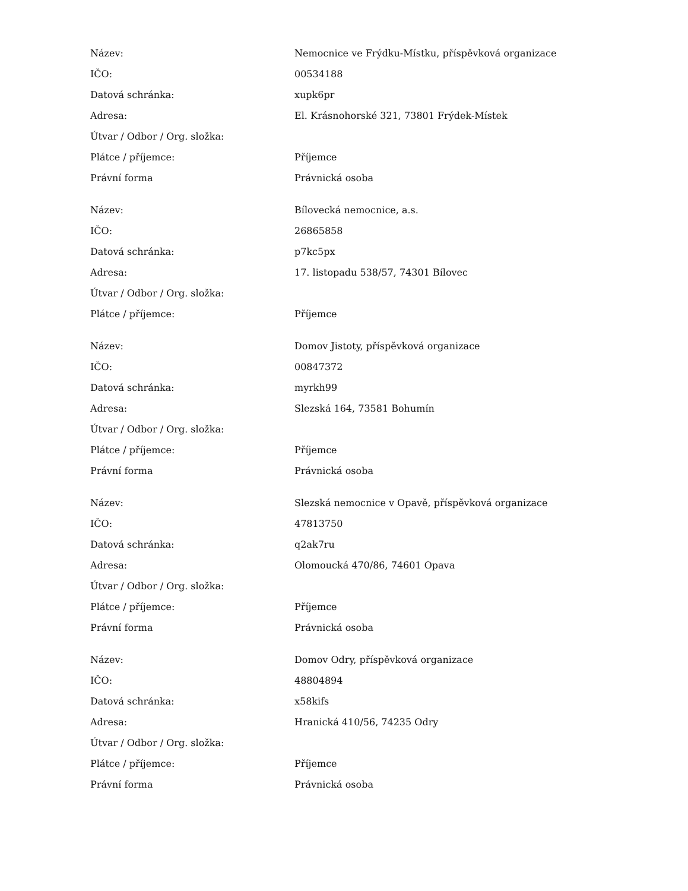| Název: | Nemocnice ve Frýdku-Místku, příspěvková organizace |
| IČO: | 00534188 |
| Datová schránka: | xupk6pr |
| Adresa: | El. Krásnohorské 321, 73801 Frýdek-Místek |
| Útvar / Odbor / Org. složka: | |
| Plátce / příjemce: | Příjemce |
| Právní forma | Právnická osoba |
| Název: | Bílovecká nemocnice, a.s. |
| IČO: | 26865858 |
| Datová schránka: | p7kc5px |
| Adresa: | 17. listopadu 538/57, 74301 Bílovec |
| Útvar / Odbor / Org. složka: | |
| Plátce / příjemce: | Příjemce |
| Název: | Domov Jistoty, příspěvková organizace |
| IČO: | 00847372 |
| Datová schránka: | myrkh99 |
| Adresa: | Slezská 164, 73581 Bohumín |
| Útvar / Odbor / Org. složka: | |
| Plátce / příjemce: | Příjemce |
| Právní forma | Právnická osoba |
| Název: | Slezská nemocnice v Opavě, příspěvková organizace |
| IČO: | 47813750 |
| Datová schránka: | q2ak7ru |
| Adresa: | Olomoucká 470/86, 74601 Opava |
| Útvar / Odbor / Org. složka: | |
| Plátce / příjemce: | Příjemce |
| Právní forma | Právnická osoba |
| Název: | Domov Odry, příspěvková organizace |
| IČO: | 48804894 |
| Datová schránka: | x58kifs |
| Adresa: | Hranická 410/56, 74235 Odry |
| Útvar / Odbor / Org. složka: | |
| Plátce / příjemce: | Příjemce |
| Právní forma | Právnická osoba |